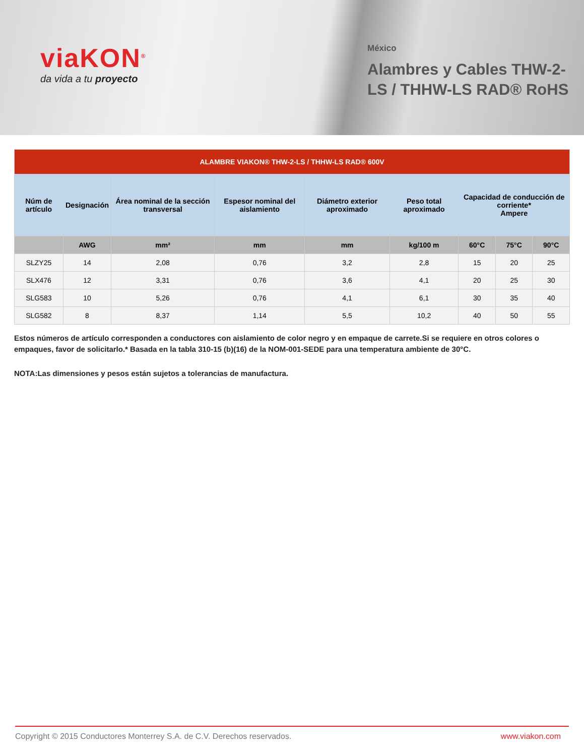viaKON<sup>®</sup>
da vida a tu proyecto
México
Alambres y Cables THW-2-LS / THHW-LS RAD® RoHS
| ALAMBRE VIAKON® THW-2-LS / THHW-LS RAD® 600V | | | | | | | | |
| --- | --- | --- | --- | --- | --- | --- | --- | --- |
| Núm de artículo | Designación | Área nominal de la sección transversal | Espesor nominal del aislamiento | Diámetro exterior aproximado | Peso total aproximado | Capacidad de conducción de corriente* Ampere | | |
| | AWG | mm² | mm | mm | kg/100 m | 60°C | 75°C | 90°C |
| SLZY25 | 14 | 2,08 | 0,76 | 3,2 | 2,8 | 15 | 20 | 25 |
| SLX476 | 12 | 3,31 | 0,76 | 3,6 | 4,1 | 20 | 25 | 30 |
| SLG583 | 10 | 5,26 | 0,76 | 4,1 | 6,1 | 30 | 35 | 40 |
| SLG582 | 8 | 8,37 | 1,14 | 5,5 | 10,2 | 40 | 50 | 55 |
Estos números de artículo corresponden a conductores con aislamiento de color negro y en empaque de carrete.Si se requiere en otros colores o empaques, favor de solicitarlo.* Basada en la tabla 310-15 (b)(16) de la NOM-001-SEDE para una temperatura ambiente de 30°C.
NOTA:Las dimensiones y pesos están sujetos a tolerancias de manufactura.
Copyright © 2015 Conductores Monterrey S.A. de C.V. Derechos reservados. www.viakon.com